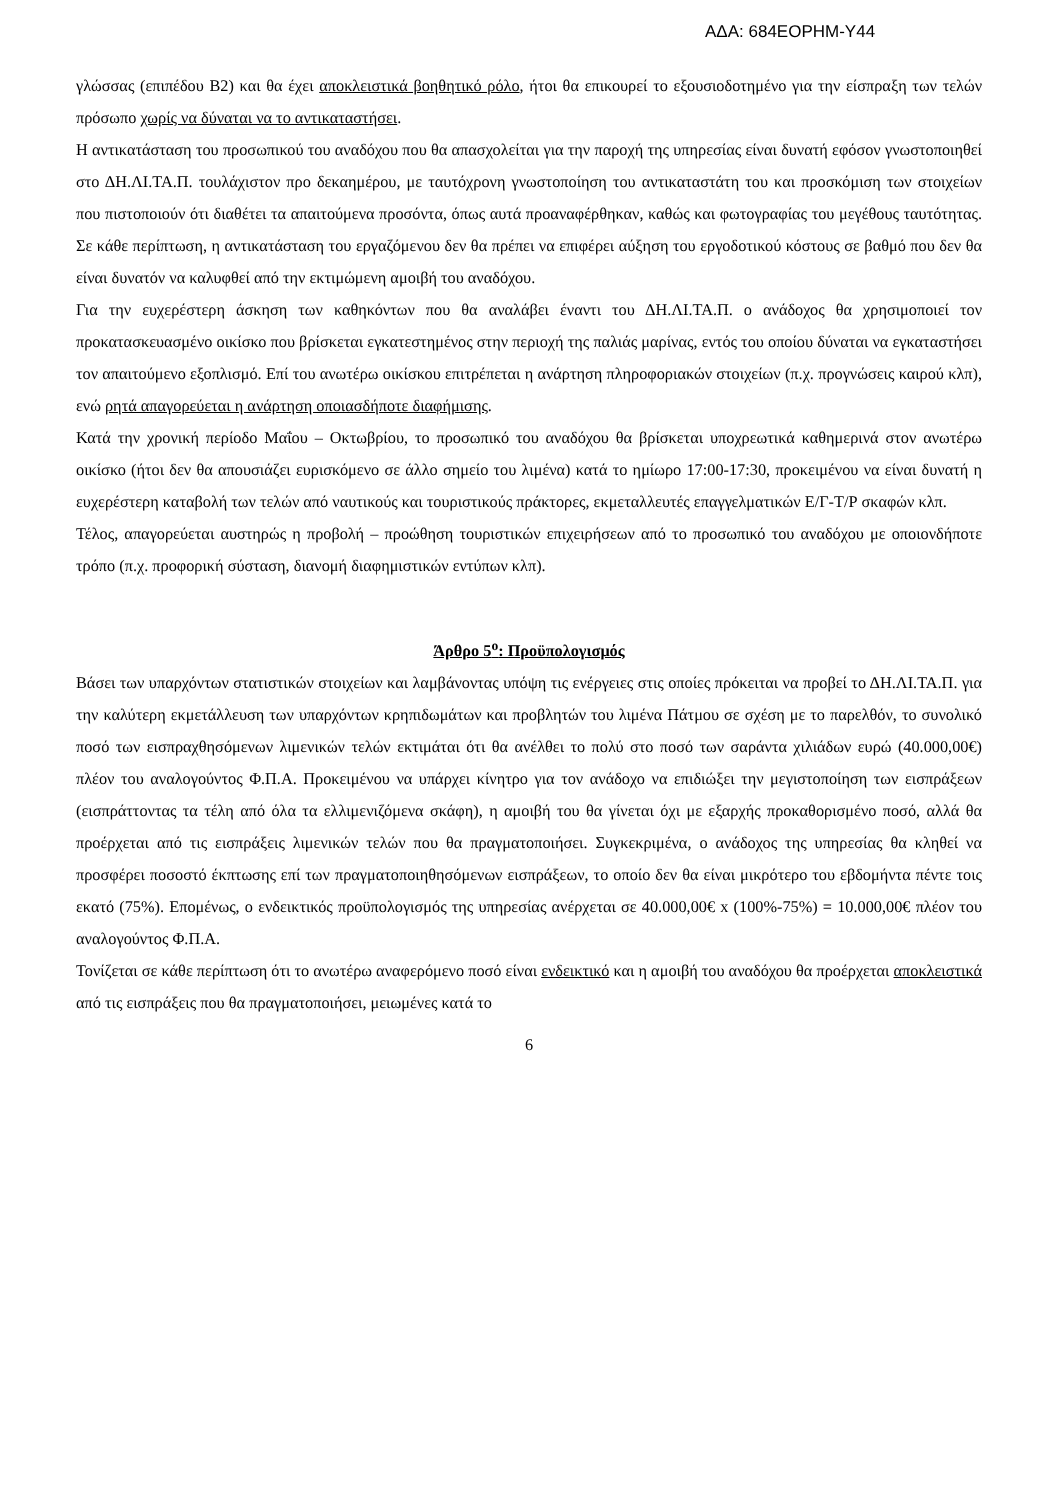ΑΔΑ: 684ΕΟΡΗΜ-Υ44
γλώσσας (επιπέδου Β2) και θα έχει αποκλειστικά βοηθητικό ρόλο, ήτοι θα επικουρεί το εξουσιοδοτημένο για την είσπραξη των τελών πρόσωπο χωρίς να δύναται να το αντικαταστήσει.
Η αντικατάσταση του προσωπικού του αναδόχου που θα απασχολείται για την παροχή της υπηρεσίας είναι δυνατή εφόσον γνωστοποιηθεί στο ΔΗ.ΛΙ.ΤΑ.Π. τουλάχιστον προ δεκαημέρου, με ταυτόχρονη γνωστοποίηση του αντικαταστάτη του και προσκόμιση των στοιχείων που πιστοποιούν ότι διαθέτει τα απαιτούμενα προσόντα, όπως αυτά προαναφέρθηκαν, καθώς και φωτογραφίας του μεγέθους ταυτότητας. Σε κάθε περίπτωση, η αντικατάσταση του εργαζόμενου δεν θα πρέπει να επιφέρει αύξηση του εργοδοτικού κόστους σε βαθμό που δεν θα είναι δυνατόν να καλυφθεί από την εκτιμώμενη αμοιβή του αναδόχου.
Για την ευχερέστερη άσκηση των καθηκόντων που θα αναλάβει έναντι του ΔΗ.ΛΙ.ΤΑ.Π. ο ανάδοχος θα χρησιμοποιεί τον προκατασκευασμένο οικίσκο που βρίσκεται εγκατεστημένος στην περιοχή της παλιάς μαρίνας, εντός του οποίου δύναται να εγκαταστήσει τον απαιτούμενο εξοπλισμό. Επί του ανωτέρω οικίσκου επιτρέπεται η ανάρτηση πληροφοριακών στοιχείων (π.χ. προγνώσεις καιρού κλπ), ενώ ρητά απαγορεύεται η ανάρτηση οποιασδήποτε διαφήμισης.
Κατά την χρονική περίοδο Μαΐου – Οκτωβρίου, το προσωπικό του αναδόχου θα βρίσκεται υποχρεωτικά καθημερινά στον ανωτέρω οικίσκο (ήτοι δεν θα απουσιάζει ευρισκόμενο σε άλλο σημείο του λιμένα) κατά το ημίωρο 17:00-17:30, προκειμένου να είναι δυνατή η ευχερέστερη καταβολή των τελών από ναυτικούς και τουριστικούς πράκτορες, εκμεταλλευτές επαγγελματικών Ε/Γ-Τ/Ρ σκαφών κλπ.
Τέλος, απαγορεύεται αυστηρώς η προβολή – προώθηση τουριστικών επιχειρήσεων από το προσωπικό του αναδόχου με οποιονδήποτε τρόπο (π.χ. προφορική σύσταση, διανομή διαφημιστικών εντύπων κλπ).
Άρθρο 5<sup>ο</sup>: Προϋπολογισμός
Βάσει των υπαρχόντων στατιστικών στοιχείων και λαμβάνοντας υπόψη τις ενέργειες στις οποίες πρόκειται να προβεί το ΔΗ.ΛΙ.ΤΑ.Π. για την καλύτερη εκμετάλλευση των υπαρχόντων κρηπιδωμάτων και προβλητών του λιμένα Πάτμου σε σχέση με το παρελθόν, το συνολικό ποσό των εισπραχθησόμενων λιμενικών τελών εκτιμάται ότι θα ανέλθει το πολύ στο ποσό των σαράντα χιλιάδων ευρώ (40.000,00€) πλέον του αναλογούντος Φ.Π.Α. Προκειμένου να υπάρχει κίνητρο για τον ανάδοχο να επιδιώξει την μεγιστοποίηση των εισπράξεων (εισπράττοντας τα τέλη από όλα τα ελλιμενιζόμενα σκάφη), η αμοιβή του θα γίνεται όχι με εξαρχής προκαθορισμένο ποσό, αλλά θα προέρχεται από τις εισπράξεις λιμενικών τελών που θα πραγματοποιήσει. Συγκεκριμένα, ο ανάδοχος της υπηρεσίας θα κληθεί να προσφέρει ποσοστό έκπτωσης επί των πραγματοποιηθησόμενων εισπράξεων, το οποίο δεν θα είναι μικρότερο του εβδομήντα πέντε τοις εκατό (75%). Επομένως, ο ενδεικτικός προϋπολογισμός της υπηρεσίας ανέρχεται σε 40.000,00€ x (100%-75%) = 10.000,00€ πλέον του αναλογούντος Φ.Π.Α.
Τονίζεται σε κάθε περίπτωση ότι το ανωτέρω αναφερόμενο ποσό είναι ενδεικτικό και η αμοιβή του αναδόχου θα προέρχεται αποκλειστικά από τις εισπράξεις που θα πραγματοποιήσει, μειωμένες κατά το
6